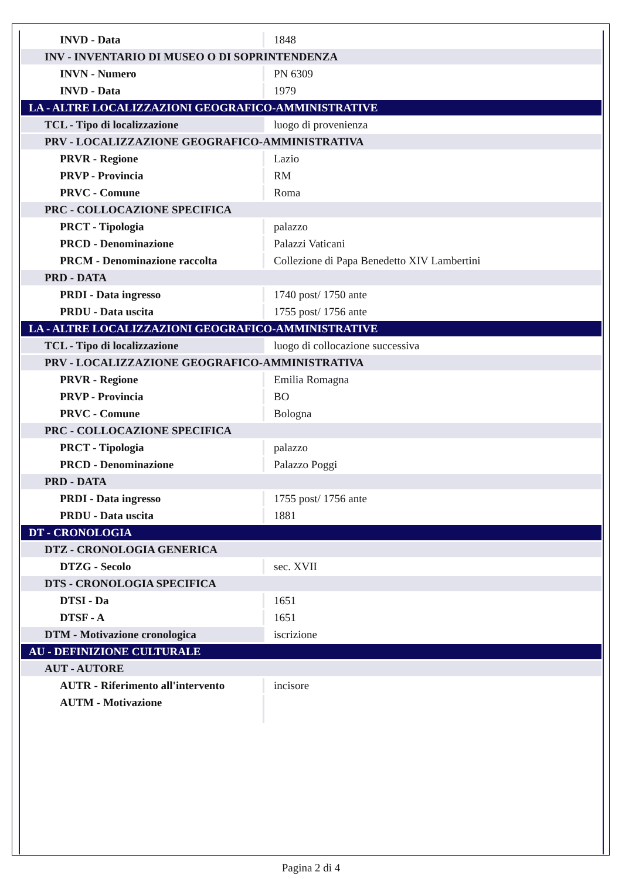| INVD - Data | 1848 |
| INV - INVENTARIO DI MUSEO O DI SOPRINTENDENZA | |
| INVN - Numero | PN 6309 |
| INVD - Data | 1979 |
| LA - ALTRE LOCALIZZAZIONI GEOGRAFICO-AMMINISTRATIVE | |
| TCL - Tipo di localizzazione | luogo di provenienza |
| PRV - LOCALIZZAZIONE GEOGRAFICO-AMMINISTRATIVA | |
| PRVR - Regione | Lazio |
| PRVP - Provincia | RM |
| PRVC - Comune | Roma |
| PRC - COLLOCAZIONE SPECIFICA | |
| PRCT - Tipologia | palazzo |
| PRCD - Denominazione | Palazzi Vaticani |
| PRCM - Denominazione raccolta | Collezione di Papa Benedetto XIV Lambertini |
| PRD - DATA | |
| PRDI - Data ingresso | 1740 post/ 1750 ante |
| PRDU - Data uscita | 1755 post/ 1756 ante |
| LA - ALTRE LOCALIZZAZIONI GEOGRAFICO-AMMINISTRATIVE | |
| TCL - Tipo di localizzazione | luogo di collocazione successiva |
| PRV - LOCALIZZAZIONE GEOGRAFICO-AMMINISTRATIVA | |
| PRVR - Regione | Emilia Romagna |
| PRVP - Provincia | BO |
| PRVC - Comune | Bologna |
| PRC - COLLOCAZIONE SPECIFICA | |
| PRCT - Tipologia | palazzo |
| PRCD - Denominazione | Palazzo Poggi |
| PRD - DATA | |
| PRDI - Data ingresso | 1755 post/ 1756 ante |
| PRDU - Data uscita | 1881 |
| DT - CRONOLOGIA | |
| DTZ - CRONOLOGIA GENERICA | |
| DTZG - Secolo | sec. XVII |
| DTS - CRONOLOGIA SPECIFICA | |
| DTSI - Da | 1651 |
| DTSF - A | 1651 |
| DTM - Motivazione cronologica | iscrizione |
| AU - DEFINIZIONE CULTURALE | |
| AUT - AUTORE | |
| AUTR - Riferimento all'intervento | incisore |
| AUTM - Motivazione | |
Pagina 2 di 4